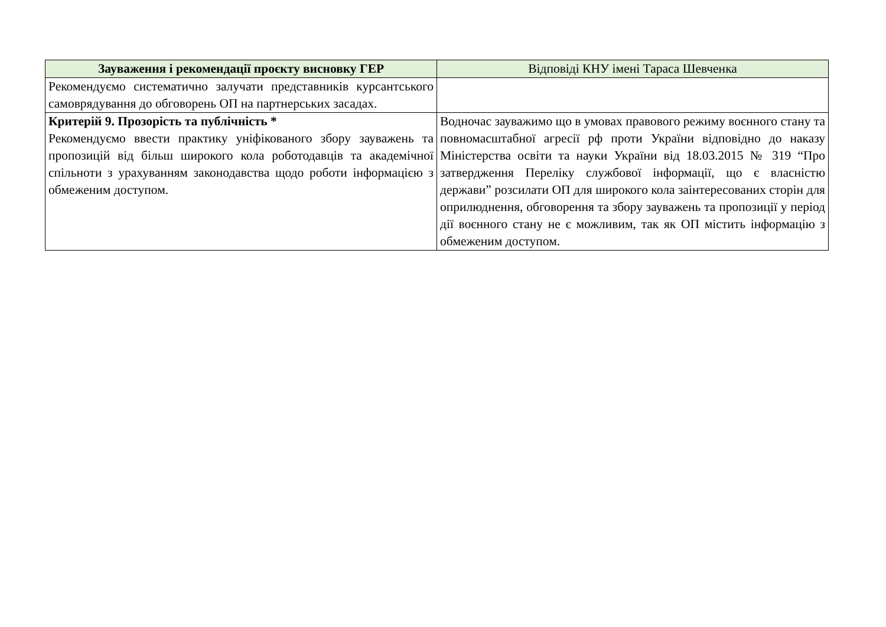| Зауваження і рекомендації проєкту висновку ГЕР | Відповіді КНУ імені Тараса Шевченка |
| --- | --- |
| Рекомендуємо систематично залучати представників курсантського самоврядування до обговорень ОП на партнерських засадах. | |
| Критерій 9. Прозорість та публічність * Рекомендуємо ввести практику уніфікованого збору зауважень та пропозицій від більш широкого кола роботодавців та академічної спільноти з урахуванням законодавства щодо роботи інформацією з обмеженим доступом. | Водночас зауважимо що в умовах правового режиму воєнного стану та повномасштабної агресії рф проти України відповідно до наказу Міністерства освіти та науки України від 18.03.2015 № 319 “Про затвердження Переліку службової інформації, що є власністю держави” розсилати ОП для широкого кола заінтересованих сторін для оприлюднення, обговорення та збору зауважень та пропозиції у період дії воєнного стану не є можливим, так як ОП містить інформацію з обмеженим доступом. |